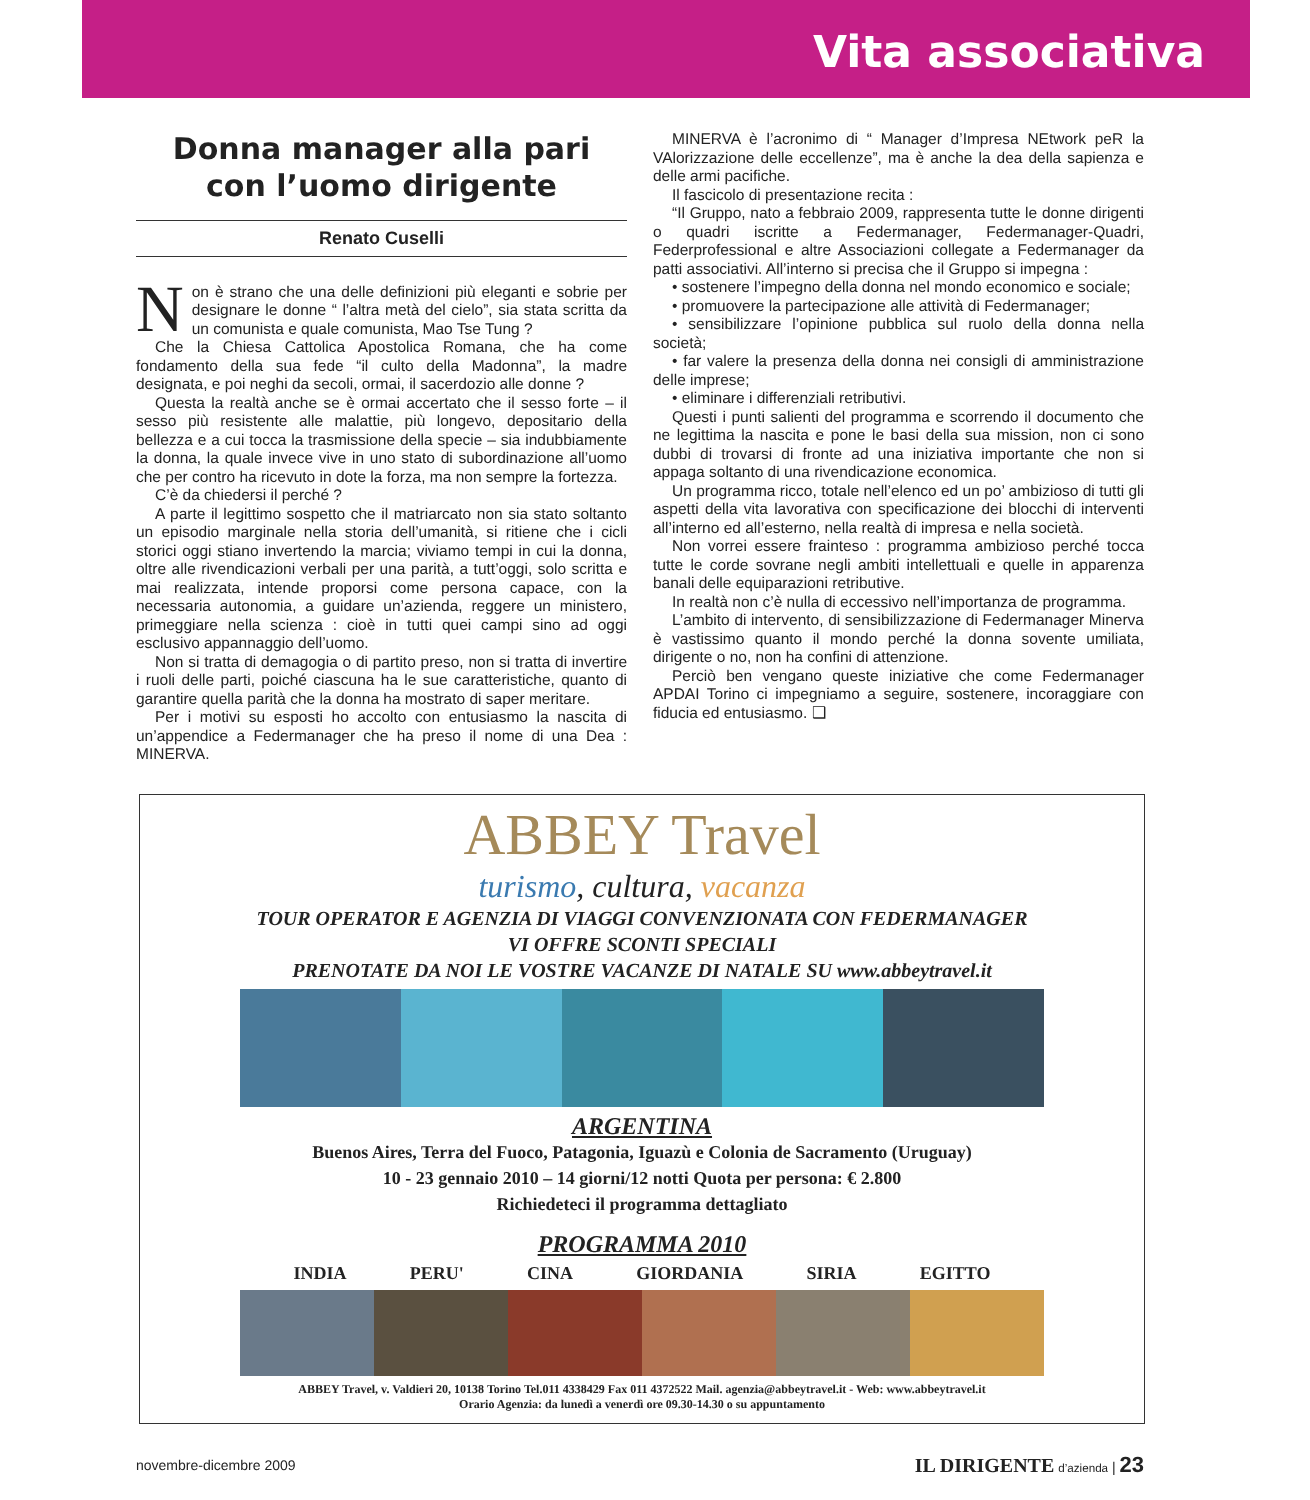Vita associativa
Donna manager alla pari
con l’uomo dirigente
Renato Cuselli
Non è strano che una delle definizioni più eleganti e sobrie per designare le donne “ l’altra metà del cielo”, sia stata scritta da un comunista e quale comunista, Mao Tse Tung ?
Che la Chiesa Cattolica Apostolica Romana, che ha come fondamento della sua fede “il culto della Madonna”, la madre designata, e poi neghi da secoli, ormai, il sacerdozio alle donne ?
Questa la realtà anche se è ormai accertato che il sesso forte – il sesso più resistente alle malattie, più longevo, depositario della bellezza e a cui tocca la trasmissione della specie – sia indubbiamente la donna, la quale invece vive in uno stato di subordinazione all’uomo che per contro ha ricevuto in dote la forza, ma non sempre la fortezza.
C’è da chiedersi il perché ?
A parte il legittimo sospetto che il matriarcato non sia stato soltanto un episodio marginale nella storia dell’umanità, si ritiene che i cicli storici oggi stiano invertendo la marcia; viviamo tempi in cui la donna, oltre alle rivendicazioni verbali per una parità, a tutt’oggi, solo scritta e mai realizzata, intende proporsi come persona capace, con la necessaria autonomia, a guidare un’azienda, reggere un ministero, primeggiare nella scienza : cioè in tutti quei campi sino ad oggi esclusivo appannaggio dell’uomo.
Non si tratta di demagogia o di partito preso, non si tratta di invertire i ruoli delle parti, poiché ciascuna ha le sue caratteristiche, quanto di garantire quella parità che la donna ha mostrato di saper meritare.
Per i motivi su esposti ho accolto con entusiasmo la nascita di un’appendice a Federmanager che ha preso il nome di una Dea : MINERVA.
MINERVA è l’acronimo di “ Manager d’Impresa NEtwork peR la VAlorizzazione delle eccellenze”, ma è anche la dea della sapienza e delle armi pacifiche.
Il fascicolo di presentazione recita :
“Il Gruppo, nato a febbraio 2009, rappresenta tutte le donne dirigenti o quadri iscritte a Federmanager, Federmanager-Quadri, Federprofessional e altre Associazioni collegate a Federmanager da patti associativi. All’interno si precisa che il Gruppo si impegna :
• sostenere l’impegno della donna nel mondo economico e sociale;
• promuovere la partecipazione alle attività di Federmanager;
• sensibilizzare l’opinione pubblica sul ruolo della donna nella società;
• far valere la presenza della donna nei consigli di amministrazione delle imprese;
• eliminare i differenziali retributivi.
Questi i punti salienti del programma e scorrendo il documento che ne legittima la nascita e pone le basi della sua mission, non ci sono dubbi di trovarsi di fronte ad una iniziativa importante che non si appaga soltanto di una rivendicazione economica.
Un programma ricco, totale nell’elenco ed un po’ ambizioso di tutti gli aspetti della vita lavorativa con specificazione dei blocchi di interventi all’interno ed all’esterno, nella realtà di impresa e nella società.
Non vorrei essere frainteso : programma ambizioso perché tocca tutte le corde sovrane negli ambiti intellettuali e quelle in apparenza banali delle equiparazioni retributive.
In realtà non c’è nulla di eccessivo nell’importanza de programma.
L’ambito di intervento, di sensibilizzazione di Federmanager Minerva è vastissimo quanto il mondo perché la donna sovente umiliata, dirigente o no, non ha confini di attenzione.
Perciò ben vengano queste iniziative che come Federmanager APDAI Torino ci impegniamo a seguire, sostenere, incoraggiare con fiducia ed entusiasmo. ❑
ABBEY Travel
turismo, cultura, vacanza
TOUR OPERATOR E AGENZIA DI VIAGGI CONVENZIONATA CON FEDERMANAGER
VI OFFRE SCONTI SPECIALI
PRENOTATE DA NOI LE VOSTRE VACANZE DI NATALE SU www.abbeytravel.it
ARGENTINA
Buenos Aires, Terra del Fuoco, Patagonia, Iguazù e Colonia de Sacramento (Uruguay)
10 - 23 gennaio 2010 – 14 giorni/12 notti Quota per persona: € 2.800
Richiedeteci il programma dettagliato
PROGRAMMA 2010
INDIA PERU' CINA GIORDANIA SIRIA EGITTO
ABBEY Travel, v. Valdieri 20, 10138 Torino Tel.011 4338429 Fax 011 4372522 Mail. agenzia@abbeytravel.it - Web: www.abbeytravel.it
Orario Agenzia: da lunedì a venerdì ore 09.30-14.30 o su appuntamento
novembre-dicembre 2009 IL DIRIGENTE d’azienda | 23